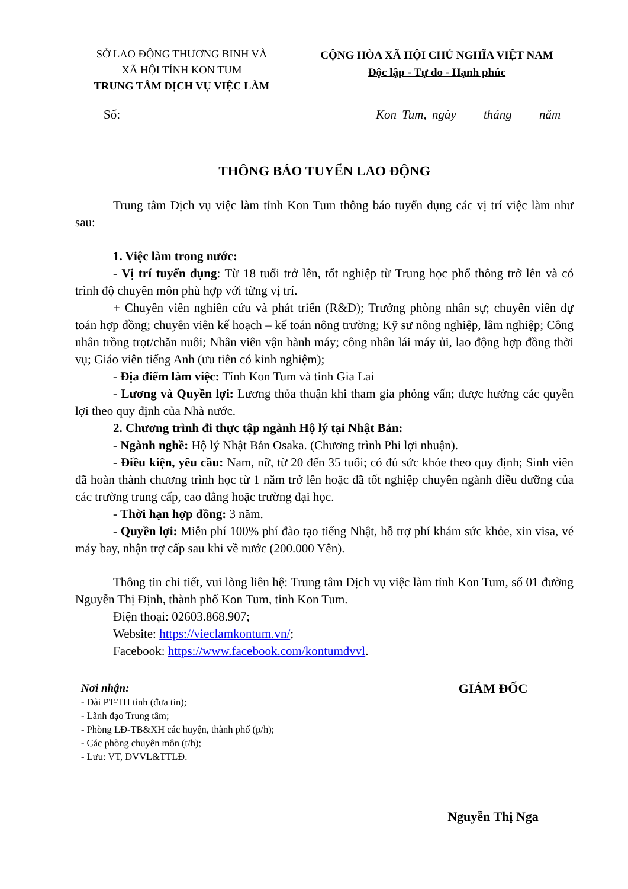SỞ LAO ĐỘNG THƯƠNG BINH VÀ
XÃ HỘI TỈNH KON TUM
TRUNG TÂM DỊCH VỤ VIỆC LÀM
CỘNG HÒA XÃ HỘI CHỦ NGHĨA VIỆT NAM
Độc lập - Tự do - Hạnh phúc
Số: Kon Tum, ngày tháng năm
THÔNG BÁO TUYỂN LAO ĐỘNG
Trung tâm Dịch vụ việc làm tỉnh Kon Tum thông báo tuyển dụng các vị trí việc làm như sau:
1. Việc làm trong nước:
- Vị trí tuyển dụng: Từ 18 tuổi trở lên, tốt nghiệp từ Trung học phổ thông trở lên và có trình độ chuyên môn phù hợp với từng vị trí.
+ Chuyên viên nghiên cứu và phát triển (R&D); Trưởng phòng nhân sự; chuyên viên dự toán hợp đồng; chuyên viên kế hoạch – kế toán nông trường; Kỹ sư nông nghiệp, lâm nghiệp; Công nhân trồng trọt/chăn nuôi; Nhân viên vận hành máy; công nhân lái máy ủi, lao động hợp đồng thời vụ; Giáo viên tiếng Anh (ưu tiên có kinh nghiệm);
- Địa điểm làm việc: Tỉnh Kon Tum và tỉnh Gia Lai
- Lương và Quyền lợi: Lương thỏa thuận khi tham gia phỏng vấn; được hưởng các quyền lợi theo quy định của Nhà nước.
2. Chương trình đi thực tập ngành Hộ lý tại Nhật Bản:
- Ngành nghề: Hộ lý Nhật Bản Osaka. (Chương trình Phi lợi nhuận).
- Điều kiện, yêu cầu: Nam, nữ, từ 20 đến 35 tuổi; có đủ sức khỏe theo quy định; Sinh viên đã hoàn thành chương trình học từ 1 năm trở lên hoặc đã tốt nghiệp chuyên ngành điều dưỡng của các trường trung cấp, cao đẳng hoặc trường đại học.
- Thời hạn hợp đồng: 3 năm.
- Quyền lợi: Miễn phí 100% phí đào tạo tiếng Nhật, hỗ trợ phí khám sức khỏe, xin visa, vé máy bay, nhận trợ cấp sau khi về nước (200.000 Yên).
Thông tin chi tiết, vui lòng liên hệ: Trung tâm Dịch vụ việc làm tỉnh Kon Tum, số 01 đường Nguyễn Thị Định, thành phố Kon Tum, tỉnh Kon Tum.
Điện thoại: 02603.868.907;
Website: https://vieclamkontum.vn/;
Facebook: https://www.facebook.com/kontumdvvl.
Nơi nhận:
- Đài PT-TH tỉnh (đưa tin);
- Lãnh đạo Trung tâm;
- Phòng LĐ-TB&XH các huyện, thành phố (p/h);
- Các phòng chuyên môn (t/h);
- Lưu: VT, DVVL&TTLĐ.
GIÁM ĐỐC
Nguyễn Thị Nga